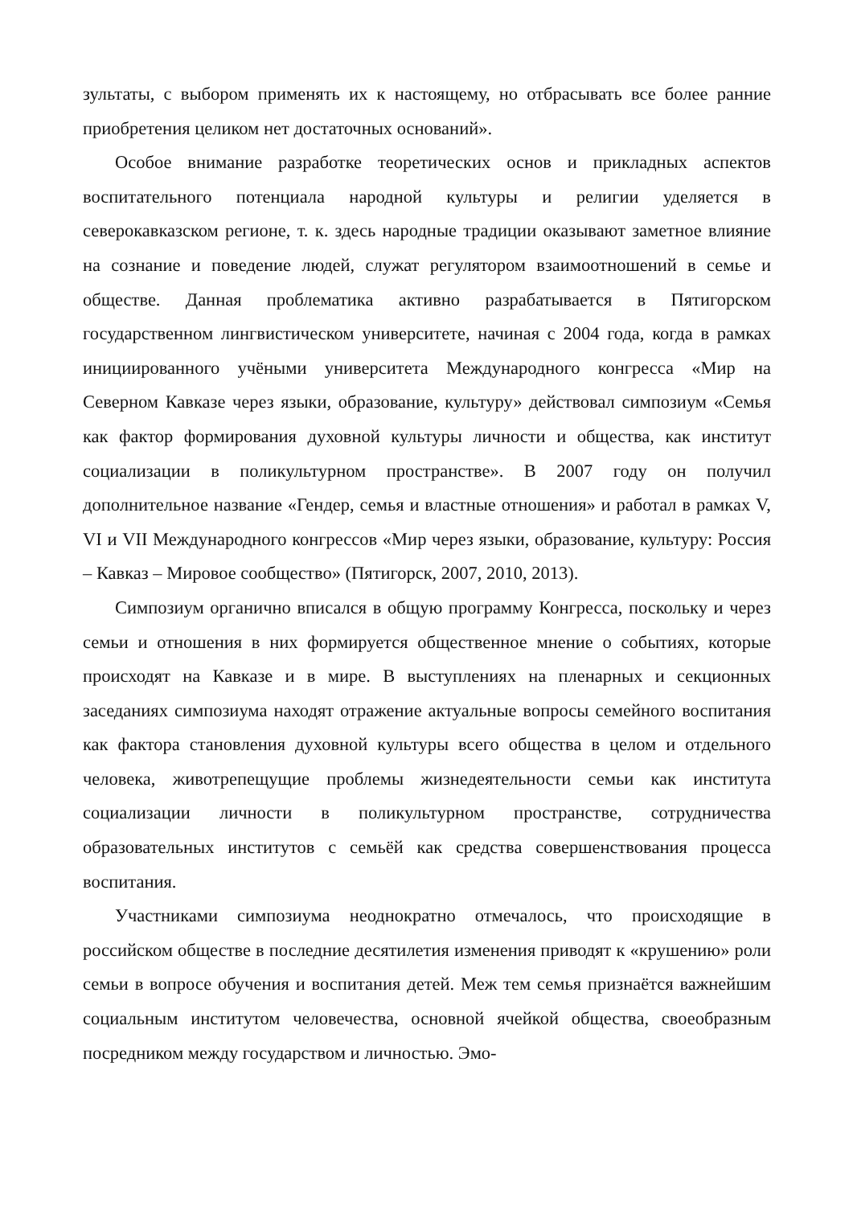зультаты, с выбором применять их к настоящему, но отбрасывать все более ранние приобретения целиком нет достаточных оснований».
Особое внимание разработке теоретических основ и прикладных аспектов воспитательного потенциала народной культуры и религии уделяется в северокавказском регионе, т. к. здесь народные традиции оказывают заметное влияние на сознание и поведение людей, служат регулятором взаимоотношений в семье и обществе. Данная проблематика активно разрабатывается в Пятигорском государственном лингвистическом университете, начиная с 2004 года, когда в рамках инициированного учёными университета Международного конгресса «Мир на Северном Кавказе через языки, образование, культуру» действовал симпозиум «Семья как фактор формирования духовной культуры личности и общества, как институт социализации в поликультурном пространстве». В 2007 году он получил дополнительное название «Гендер, семья и властные отношения» и работал в рамках V, VI и VII Международного конгрессов «Мир через языки, образование, культуру: Россия – Кавказ – Мировое сообщество» (Пятигорск, 2007, 2010, 2013).
Симпозиум органично вписался в общую программу Конгресса, поскольку и через семьи и отношения в них формируется общественное мнение о событиях, которые происходят на Кавказе и в мире. В выступлениях на пленарных и секционных заседаниях симпозиума находят отражение актуальные вопросы семейного воспитания как фактора становления духовной культуры всего общества в целом и отдельного человека, животрепещущие проблемы жизнедеятельности семьи как института социализации личности в поликультурном пространстве, сотрудничества образовательных институтов с семьёй как средства совершенствования процесса воспитания.
Участниками симпозиума неоднократно отмечалось, что происходящие в российском обществе в последние десятилетия изменения приводят к «крушению» роли семьи в вопросе обучения и воспитания детей. Меж тем семья признаётся важнейшим социальным институтом человечества, основной ячейкой общества, своеобразным посредником между государством и личностью. Эмо-